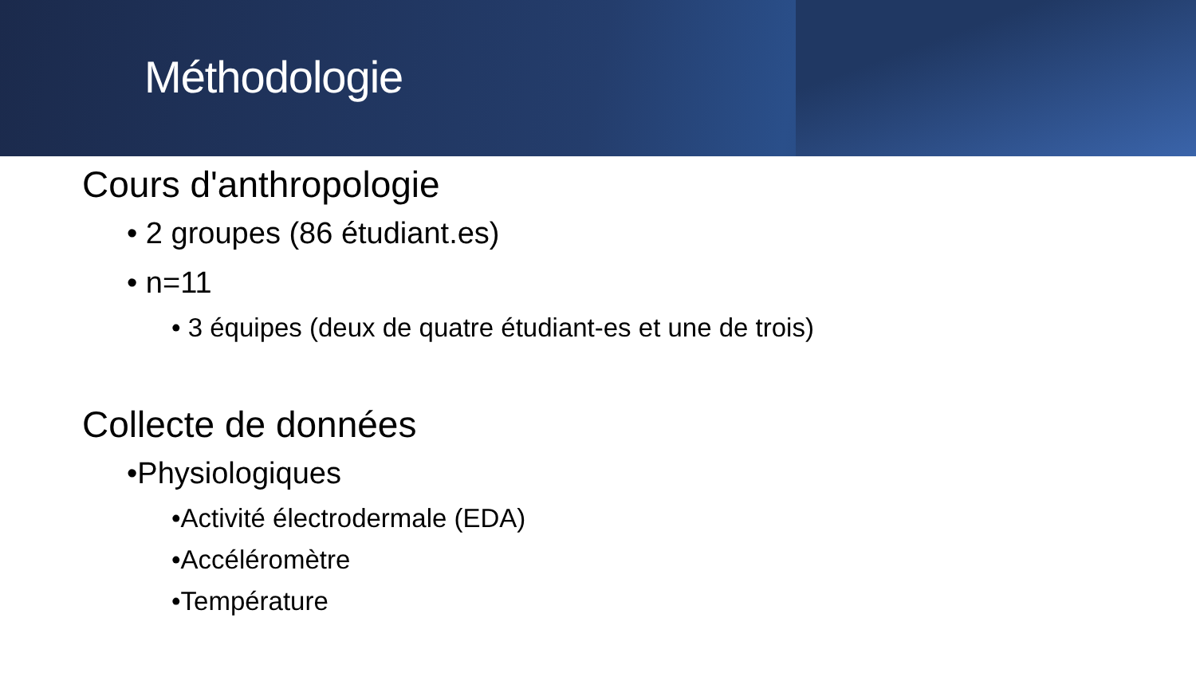Méthodologie
Cours d'anthropologie
• 2 groupes (86 étudiant.es)
• n=11
• 3 équipes (deux de quatre étudiant-es et une de trois)
Collecte de données
•Physiologiques
•Activité électrodermale (EDA)
•Accéléromètre
•Température